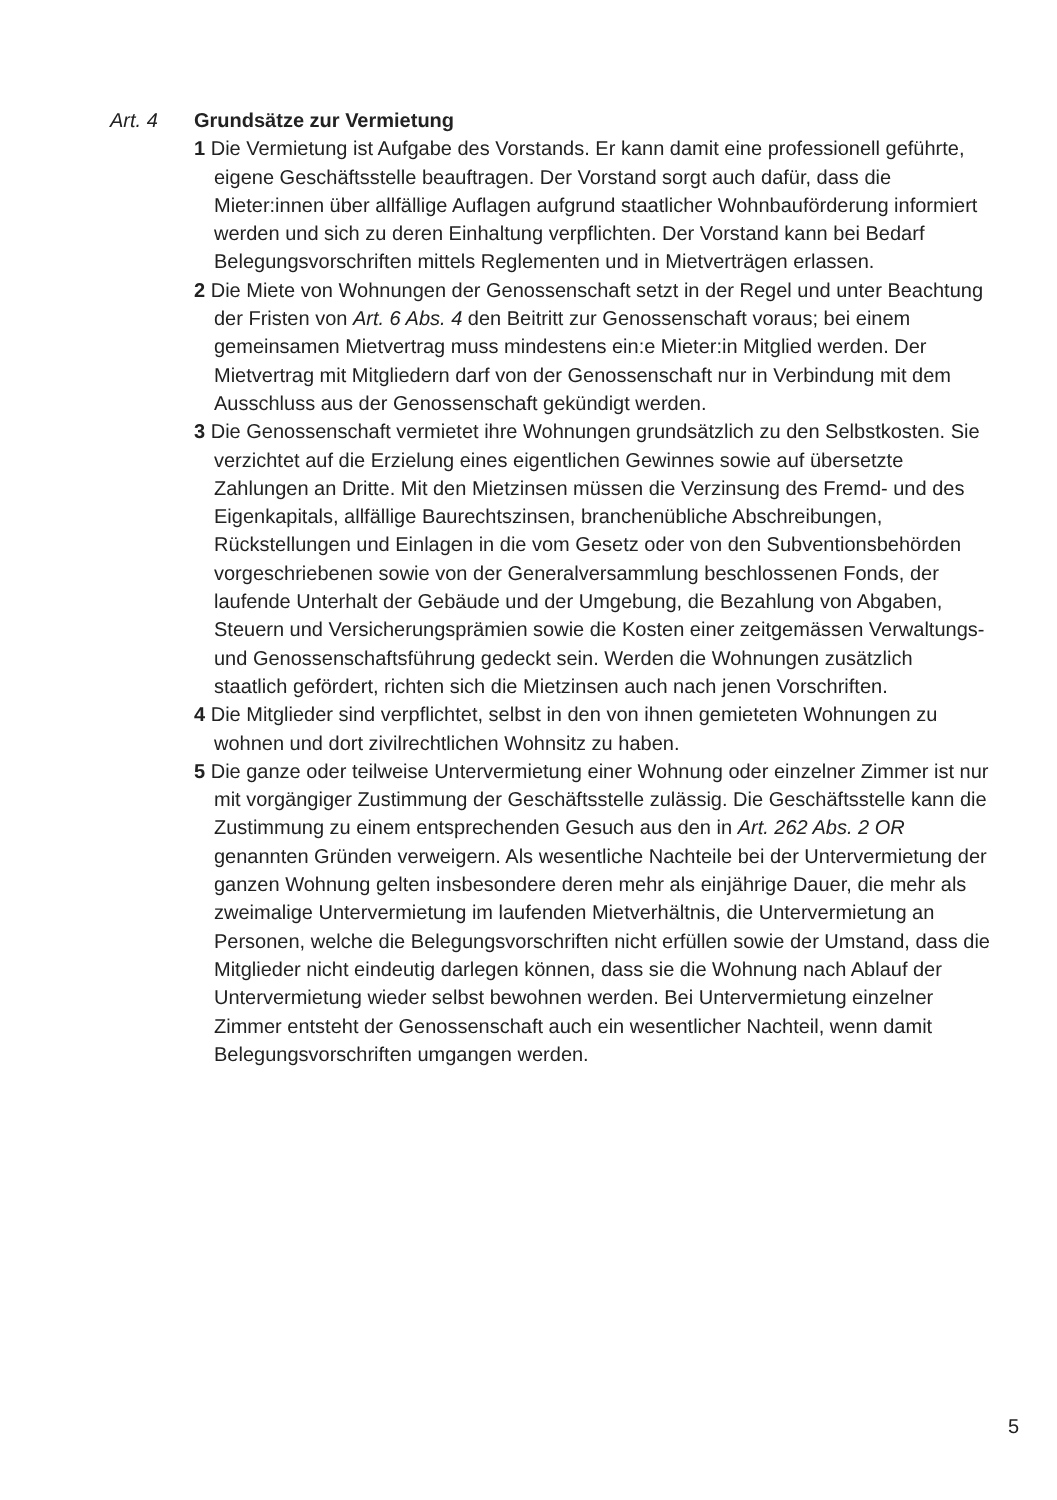Art. 4 Grundsätze zur Vermietung
1 Die Vermietung ist Aufgabe des Vorstands. Er kann damit eine professionell geführte, eigene Geschäftsstelle beauftragen. Der Vorstand sorgt auch dafür, dass die Mieter:innen über allfällige Auflagen aufgrund staatlicher Wohnbauförderung informiert werden und sich zu deren Einhaltung verpflichten. Der Vorstand kann bei Bedarf Belegungsvorschriften mittels Reglementen und in Mietverträgen erlassen.
2 Die Miete von Wohnungen der Genossenschaft setzt in der Regel und unter Beachtung der Fristen von Art. 6 Abs. 4 den Beitritt zur Genossenschaft voraus; bei einem gemeinsamen Mietvertrag muss mindestens ein:e Mieter:in Mitglied werden. Der Mietvertrag mit Mitgliedern darf von der Genossenschaft nur in Verbindung mit dem Ausschluss aus der Genossenschaft gekündigt werden.
3 Die Genossenschaft vermietet ihre Wohnungen grundsätzlich zu den Selbstkosten. Sie verzichtet auf die Erzielung eines eigentlichen Gewinnes sowie auf übersetzte Zahlungen an Dritte. Mit den Mietzinsen müssen die Verzinsung des Fremd- und des Eigenkapitals, allfällige Baurechtszinsen, branchenübliche Abschreibungen, Rückstellungen und Einlagen in die vom Gesetz oder von den Subventionsbehörden vorgeschriebenen sowie von der Generalversammlung beschlossenen Fonds, der laufende Unterhalt der Gebäude und der Umgebung, die Bezahlung von Abgaben, Steuern und Versicherungsprämien sowie die Kosten einer zeitgemässen Verwaltungs- und Genossenschaftsführung gedeckt sein. Werden die Wohnungen zusätzlich staatlich gefördert, richten sich die Mietzinsen auch nach jenen Vorschriften.
4 Die Mitglieder sind verpflichtet, selbst in den von ihnen gemieteten Wohnungen zu wohnen und dort zivilrechtlichen Wohnsitz zu haben.
5 Die ganze oder teilweise Untervermietung einer Wohnung oder einzelner Zimmer ist nur mit vorgängiger Zustimmung der Geschäftsstelle zulässig. Die Geschäftsstelle kann die Zustimmung zu einem entsprechenden Gesuch aus den in Art. 262 Abs. 2 OR genannten Gründen verweigern. Als wesentliche Nachteile bei der Untervermietung der ganzen Wohnung gelten insbesondere deren mehr als einjährige Dauer, die mehr als zweimalige Untervermietung im laufenden Mietverhältnis, die Untervermietung an Personen, welche die Belegungsvorschriften nicht erfüllen sowie der Umstand, dass die Mitglieder nicht eindeutig darlegen können, dass sie die Wohnung nach Ablauf der Untervermietung wieder selbst bewohnen werden. Bei Untervermietung einzelner Zimmer entsteht der Genossenschaft auch ein wesentlicher Nachteil, wenn damit Belegungsvorschriften umgangen werden.
5